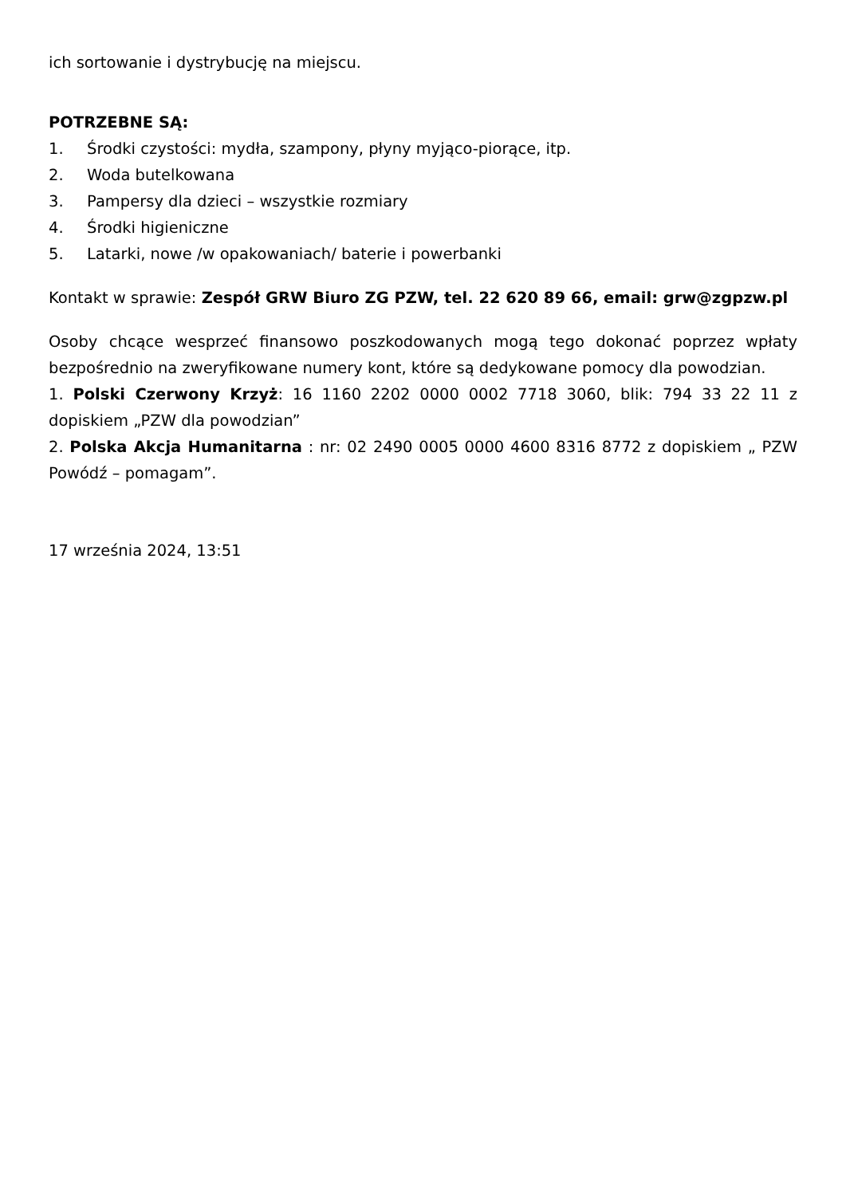ich sortowanie i dystrybucję na miejscu.
POTRZEBNE SĄ:
1. Środki czystości: mydła, szampony, płyny myjąco-piorące, itp.
2. Woda butelkowana
3. Pampersy dla dzieci – wszystkie rozmiary
4. Środki higieniczne
5. Latarki, nowe /w opakowaniach/ baterie i powerbanki
Kontakt w sprawie: Zespół GRW Biuro ZG PZW, tel. 22 620 89 66, email: grw@zgpzw.pl
Osoby chcące wesprzeć finansowo poszkodowanych mogą tego dokonać poprzez wpłaty bezpośrednio na zweryfikowane numery kont, które są dedykowane pomocy dla powodzian.
1. Polski Czerwony Krzyż: 16 1160 2202 0000 0002 7718 3060, blik: 794 33 22 11 z dopiskiem „PZW dla powodzian”
2. Polska Akcja Humanitarna : nr: 02 2490 0005 0000 4600 8316 8772 z dopiskiem „ PZW Powódź – pomagam”.
17 września 2024, 13:51